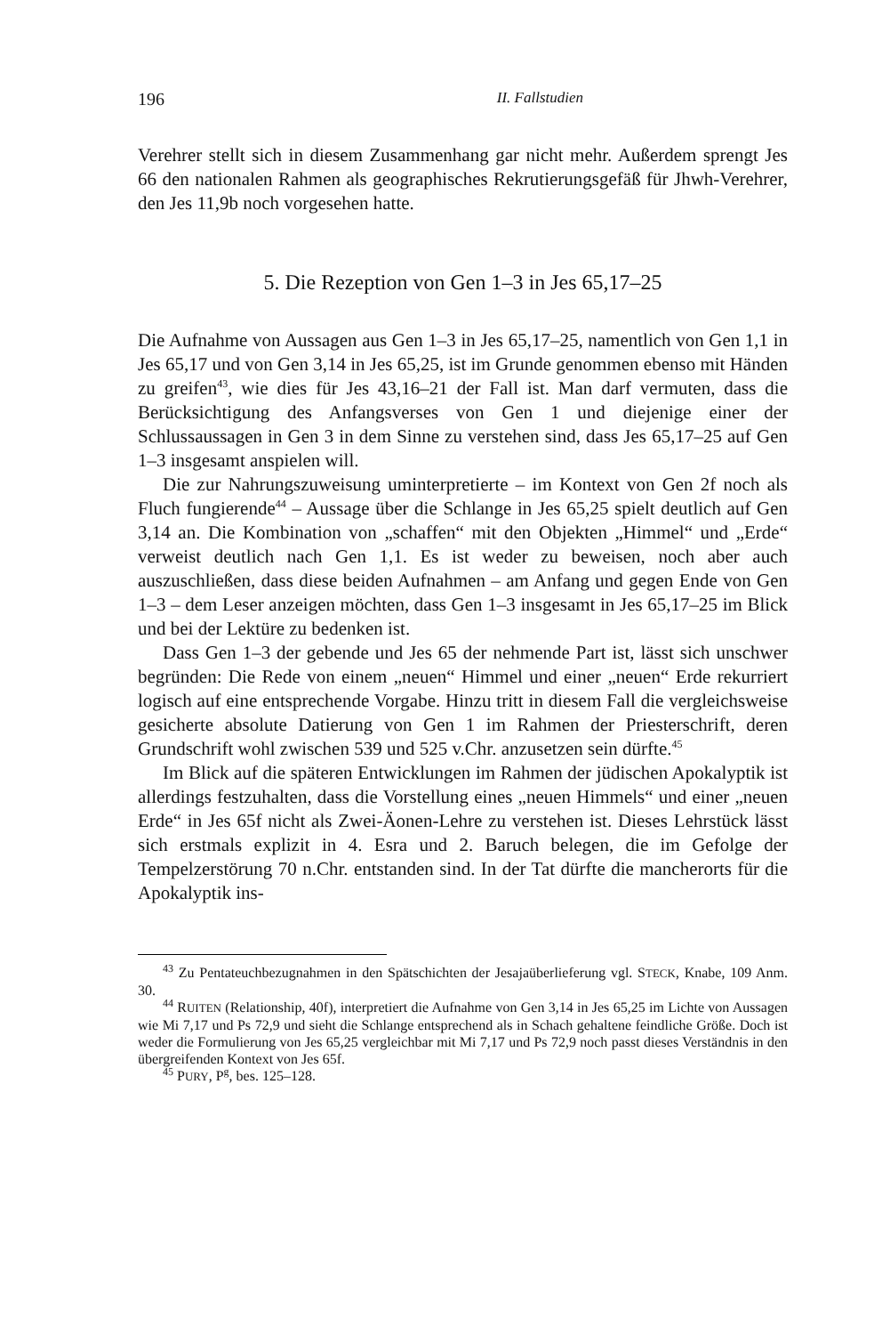196 II. Fallstudien
Verehrer stellt sich in diesem Zusammenhang gar nicht mehr. Außerdem sprengt Jes 66 den nationalen Rahmen als geographisches Rekrutierungs­gefäß für Jhwh-Verehrer, den Jes 11,9b noch vorgesehen hatte.
5. Die Rezeption von Gen 1–3 in Jes 65,17–25
Die Aufnahme von Aussagen aus Gen 1–3 in Jes 65,17–25, namentlich von Gen 1,1 in Jes 65,17 und von Gen 3,14 in Jes 65,25, ist im Grunde genommen ebenso mit Händen zu greifen<sup>43</sup>, wie dies für Jes 43,16–21 der Fall ist. Man darf vermuten, dass die Berücksichtigung des Anfangsverses von Gen 1 und diejenige einer der Schlussaussagen in Gen 3 in dem Sinne zu verstehen sind, dass Jes 65,17–25 auf Gen 1–3 insgesamt anspielen will.
Die zur Nahrungszuweisung uminterpretierte – im Kontext von Gen 2f noch als Fluch fungierende<sup>44</sup> – Aussage über die Schlange in Jes 65,25 spielt deutlich auf Gen 3,14 an. Die Kombination von „schaffen“ mit den Objekten „Himmel“ und „Erde“ verweist deutlich nach Gen 1,1. Es ist weder zu beweisen, noch aber auch auszuschließen, dass diese beiden Aufnahmen – am Anfang und gegen Ende von Gen 1–3 – dem Leser an­zeigen möchten, dass Gen 1–3 insgesamt in Jes 65,17–25 im Blick und bei der Lektüre zu bedenken ist.
Dass Gen 1–3 der gebende und Jes 65 der nehmende Part ist, lässt sich unschwer begründen: Die Rede von einem „neuen“ Himmel und einer „neuen“ Erde rekurriert logisch auf eine entsprechende Vorgabe. Hinzu tritt in diesem Fall die vergleichsweise gesicherte absolute Datierung von Gen 1 im Rahmen der Priesterschrift, deren Grundschrift wohl zwischen 539 und 525 v.Chr. anzusetzen sein dürfte.<sup>45</sup>
Im Blick auf die späteren Entwicklungen im Rahmen der jüdischen Apokalyptik ist allerdings festzuhalten, dass die Vorstellung eines „neuen Himmels“ und einer „neuen Erde“ in Jes 65f nicht als Zwei-Äonen-Lehre zu verstehen ist. Dieses Lehrstück lässt sich erstmals explizit in 4. Esra und 2. Baruch belegen, die im Gefolge der Tempelzerstörung 70 n.Chr. entstanden sind. In der Tat dürfte die mancherorts für die Apokalyptik ins-
<sup>43</sup> Zu Pentateuchbezugnahmen in den Spätschichten der Jesajaüberlieferung vgl. STECK, Knabe, 109 Anm. 30.
<sup>44</sup> RUITEN (Relationship, 40f), interpretiert die Aufnahme von Gen 3,14 in Jes 65,25 im Lichte von Aussagen wie Mi 7,17 und Ps 72,9 und sieht die Schlange entsprechend als in Schach gehaltene feindliche Größe. Doch ist weder die Formulierung von Jes 65,25 vergleichbar mit Mi 7,17 und Ps 72,9 noch passt dieses Verständnis in den übergreifenden Kontext von Jes 65f.
<sup>45</sup> PURY, P<sup>g</sup>, bes. 125–128.